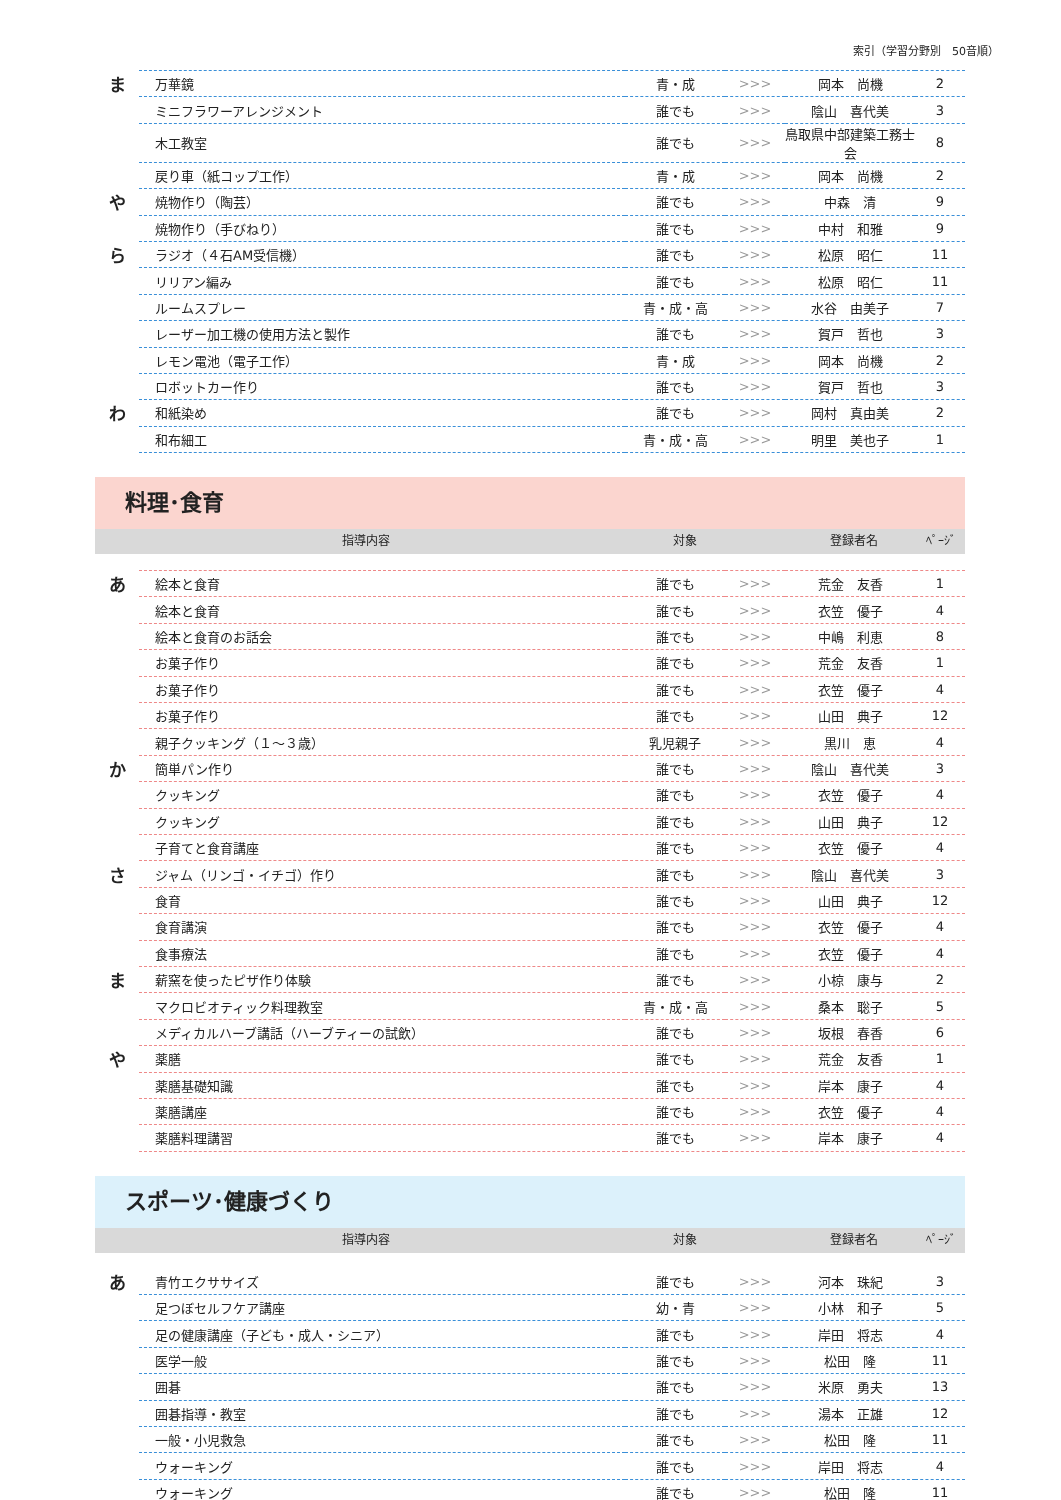索引（学習分野別　50音順）
| ま | 万華鏡 | 青・成 | >>> | 岡本 尚機 | 2 |
| | ミニフラワーアレンジメント | 誰でも | >>> | 陰山 喜代美 | 3 |
| | 木工教室 | 誰でも | >>> | 鳥取県中部建築工務士会 | 8 |
| | 戻り車（紙コップ工作） | 青・成 | >>> | 岡本 尚機 | 2 |
| や | 焼物作り（陶芸） | 誰でも | >>> | 中森 清 | 9 |
| | 焼物作り（手びねり） | 誰でも | >>> | 中村 和雅 | 9 |
| ら | ラジオ（４石AM受信機） | 誰でも | >>> | 松原 昭仁 | 11 |
| | リリアン編み | 誰でも | >>> | 松原 昭仁 | 11 |
| | ルームスプレー | 青・成・高 | >>> | 水谷 由美子 | 7 |
| | レーザー加工機の使用方法と製作 | 誰でも | >>> | 賀戸 哲也 | 3 |
| | レモン電池（電子工作） | 青・成 | >>> | 岡本 尚機 | 2 |
| | ロボットカー作り | 誰でも | >>> | 賀戸 哲也 | 3 |
| わ | 和紙染め | 誰でも | >>> | 岡村 真由美 | 2 |
| | 和布細工 | 青・成・高 | >>> | 明里 美也子 | 1 |
料理･食育
指導内容 対象 登録者名 ﾍﾟｰｼﾞ
| あ | 絵本と食育 | 誰でも | >>> | 荒金 友香 | 1 |
| | 絵本と食育 | 誰でも | >>> | 衣笠 優子 | 4 |
| | 絵本と食育のお話会 | 誰でも | >>> | 中嶋 利恵 | 8 |
| | お菓子作り | 誰でも | >>> | 荒金 友香 | 1 |
| | お菓子作り | 誰でも | >>> | 衣笠 優子 | 4 |
| | お菓子作り | 誰でも | >>> | 山田 典子 | 12 |
| | 親子クッキング（１～３歳） | 乳児親子 | >>> | 黒川 恵 | 4 |
| か | 簡単パン作り | 誰でも | >>> | 陰山 喜代美 | 3 |
| | クッキング | 誰でも | >>> | 衣笠 優子 | 4 |
| | クッキング | 誰でも | >>> | 山田 典子 | 12 |
| | 子育てと食育講座 | 誰でも | >>> | 衣笠 優子 | 4 |
| さ | ジャム（リンゴ・イチゴ）作り | 誰でも | >>> | 陰山 喜代美 | 3 |
| | 食育 | 誰でも | >>> | 山田 典子 | 12 |
| | 食育講演 | 誰でも | >>> | 衣笠 優子 | 4 |
| | 食事療法 | 誰でも | >>> | 衣笠 優子 | 4 |
| ま | 薪窯を使ったピザ作り体験 | 誰でも | >>> | 小椋 康与 | 2 |
| | マクロビオティック料理教室 | 青・成・高 | >>> | 桑本 聡子 | 5 |
| | メディカルハーブ講話（ハーブティーの試飲） | 誰でも | >>> | 坂根 春香 | 6 |
| や | 薬膳 | 誰でも | >>> | 荒金 友香 | 1 |
| | 薬膳基礎知識 | 誰でも | >>> | 岸本 康子 | 4 |
| | 薬膳講座 | 誰でも | >>> | 衣笠 優子 | 4 |
| | 薬膳料理講習 | 誰でも | >>> | 岸本 康子 | 4 |
スポーツ･健康づくり
指導内容 対象 登録者名 ﾍﾟｰｼﾞ
| あ | 青竹エクササイズ | 誰でも | >>> | 河本 珠紀 | 3 |
| | 足つぼセルフケア講座 | 幼・青 | >>> | 小林 和子 | 5 |
| | 足の健康講座（子ども・成人・シニア） | 誰でも | >>> | 岸田 将志 | 4 |
| | 医学一般 | 誰でも | >>> | 松田 隆 | 11 |
| | 囲碁 | 誰でも | >>> | 米原 勇夫 | 13 |
| | 囲碁指導・教室 | 誰でも | >>> | 湯本 正雄 | 12 |
| | 一般・小児救急 | 誰でも | >>> | 松田 隆 | 11 |
| | ウォーキング | 誰でも | >>> | 岸田 将志 | 4 |
| | ウォーキング | 誰でも | >>> | 松田 隆 | 11 |